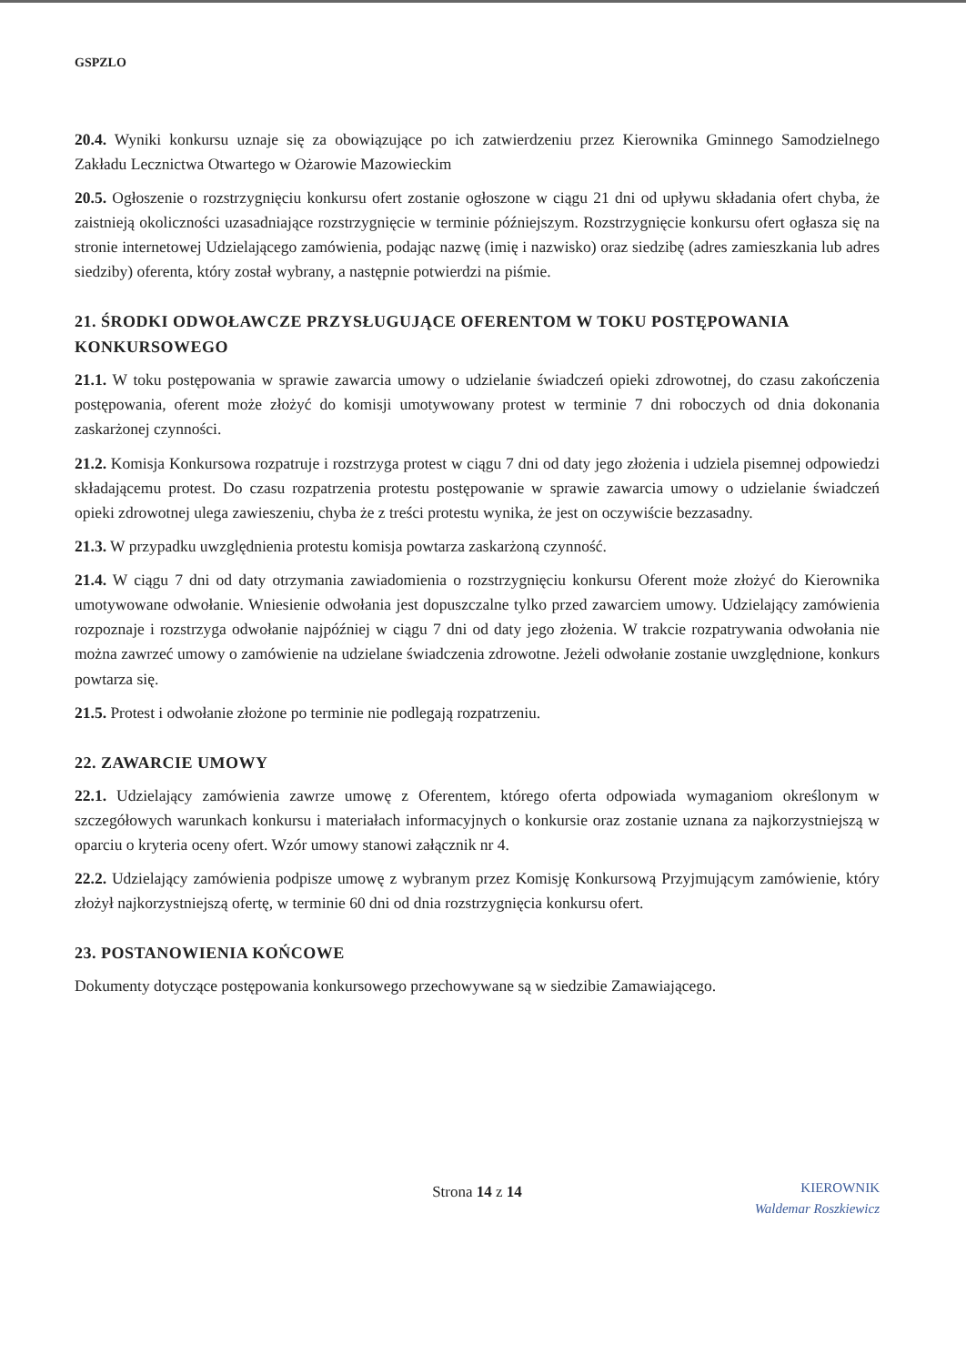GSPZLO
20.4. Wyniki konkursu uznaje się za obowiązujące po ich zatwierdzeniu przez Kierownika Gminnego Samodzielnego Zakładu Lecznictwa Otwartego w Ożarowie Mazowieckim
20.5. Ogłoszenie o rozstrzygnięciu konkursu ofert zostanie ogłoszone w ciągu 21 dni od upływu składania ofert chyba, że zaistnieją okoliczności uzasadniające rozstrzygnięcie w terminie późniejszym. Rozstrzygnięcie konkursu ofert ogłasza się na stronie internetowej Udzielającego zamówienia, podając nazwę (imię i nazwisko) oraz siedzibę (adres zamieszkania lub adres siedziby) oferenta, który został wybrany, a następnie potwierdzi na piśmie.
21. ŚRODKI ODWOŁAWCZE PRZYSŁUGUJĄCE OFERENTOM W TOKU POSTĘPOWANIA KONKURSOWEGO
21.1. W toku postępowania w sprawie zawarcia umowy o udzielanie świadczeń opieki zdrowotnej, do czasu zakończenia postępowania, oferent może złożyć do komisji umotywowany protest w terminie 7 dni roboczych od dnia dokonania zaskarżonej czynności.
21.2. Komisja Konkursowa rozpatruje i rozstrzyga protest w ciągu 7 dni od daty jego złożenia i udziela pisemnej odpowiedzi składającemu protest. Do czasu rozpatrzenia protestu postępowanie w sprawie zawarcia umowy o udzielanie świadczeń opieki zdrowotnej ulega zawieszeniu, chyba że z treści protestu wynika, że jest on oczywiście bezzasadny.
21.3. W przypadku uwzględnienia protestu komisja powtarza zaskarżoną czynność.
21.4. W ciągu 7 dni od daty otrzymania zawiadomienia o rozstrzygnięciu konkursu Oferent może złożyć do Kierownika umotywowane odwołanie. Wniesienie odwołania jest dopuszczalne tylko przed zawarciem umowy. Udzielający zamówienia rozpoznaje i rozstrzyga odwołanie najpóźniej w ciągu 7 dni od daty jego złożenia. W trakcie rozpatrywania odwołania nie można zawrzeć umowy o zamówienie na udzielane świadczenia zdrowotne. Jeżeli odwołanie zostanie uwzględnione, konkurs powtarza się.
21.5. Protest i odwołanie złożone po terminie nie podlegają rozpatrzeniu.
22. ZAWARCIE UMOWY
22.1. Udzielający zamówienia zawrze umowę z Oferentem, którego oferta odpowiada wymaganiom określonym w szczegółowych warunkach konkursu i materiałach informacyjnych o konkursie oraz zostanie uznana za najkorzystniejszą w oparciu o kryteria oceny ofert. Wzór umowy stanowi załącznik nr 4.
22.2. Udzielający zamówienia podpisze umowę z wybranym przez Komisję Konkursową Przyjmującym zamówienie, który złożył najkorzystniejszą ofertę, w terminie 60 dni od dnia rozstrzygnięcia konkursu ofert.
23. POSTANOWIENIA KOŃCOWE
Dokumenty dotyczące postępowania konkursowego przechowywane są w siedzibie Zamawiającego.
Strona 14 z 14
KIEROWNIK
Waldemar Roszkiewicz